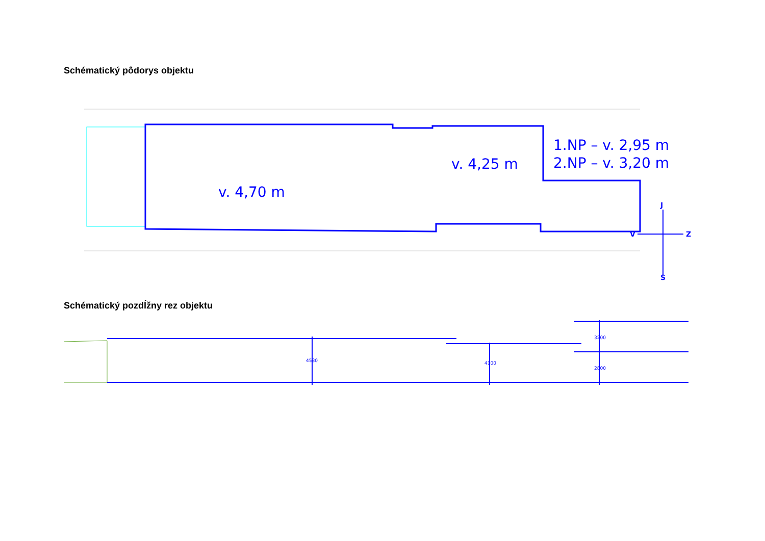Schématický pôdorys objektu
1.NP – v. 2,95 m
2.NP – v. 3,20 m
v. 4,25 m
v. 4,70 m
J
V
Z
S
Schématický pozdĺžny rez objektu
4580
4100
3200
2800